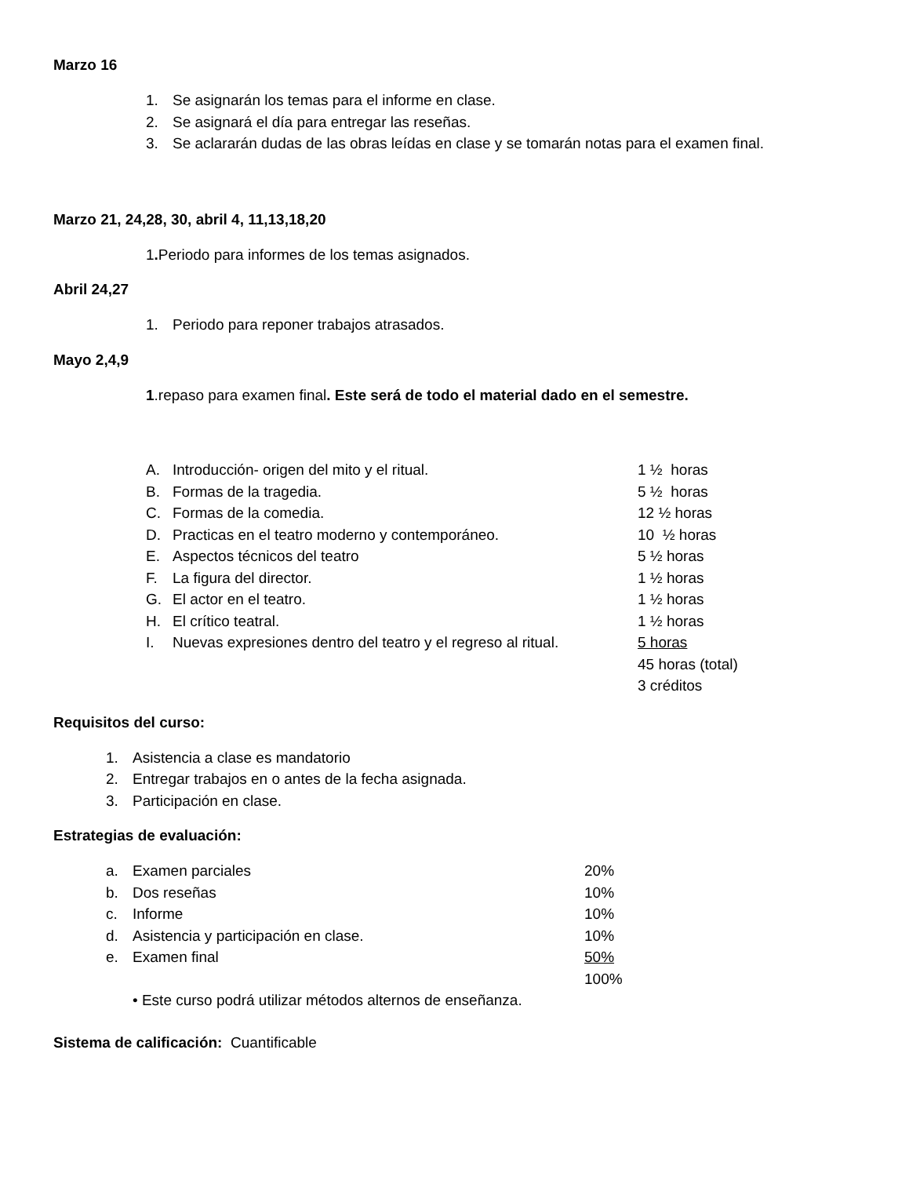Marzo 16
1. Se asignarán los temas para el informe en clase.
2. Se asignará el día para entregar las reseñas.
3. Se aclararán dudas de las obras leídas en clase y se tomarán notas para el examen final.
Marzo 21, 24,28, 30, abril 4, 11,13,18,20
1. Periodo para informes de los temas asignados.
Abril 24,27
1. Periodo para reponer trabajos atrasados.
Mayo 2,4,9
1.repaso para examen final. Este será de todo el material dado en el semestre.
A. Introducción- origen del mito y el ritual. 1 ½ horas
B. Formas de la tragedia. 5 ½ horas
C. Formas de la comedia. 12 ½ horas
D. Practicas en el teatro moderno y contemporáneo. 10 ½ horas
E. Aspectos técnicos del teatro 5 ½ horas
F. La figura del director. 1 ½ horas
G. El actor en el teatro. 1 ½ horas
H. El crítico teatral. 1 ½ horas
I. Nuevas expresiones dentro del teatro y el regreso al ritual. 5 horas
45 horas (total)
3 créditos
Requisitos del curso:
1. Asistencia a clase es mandatorio
2. Entregar trabajos en o antes de la fecha asignada.
3. Participación en clase.
Estrategias de evaluación:
a. Examen parciales 20%
b. Dos reseñas 10%
c. Informe 10%
d. Asistencia y participación en clase. 10%
e. Examen final 50%
100%
• Este curso podrá utilizar métodos alternos de enseñanza.
Sistema de calificación: Cuantificable